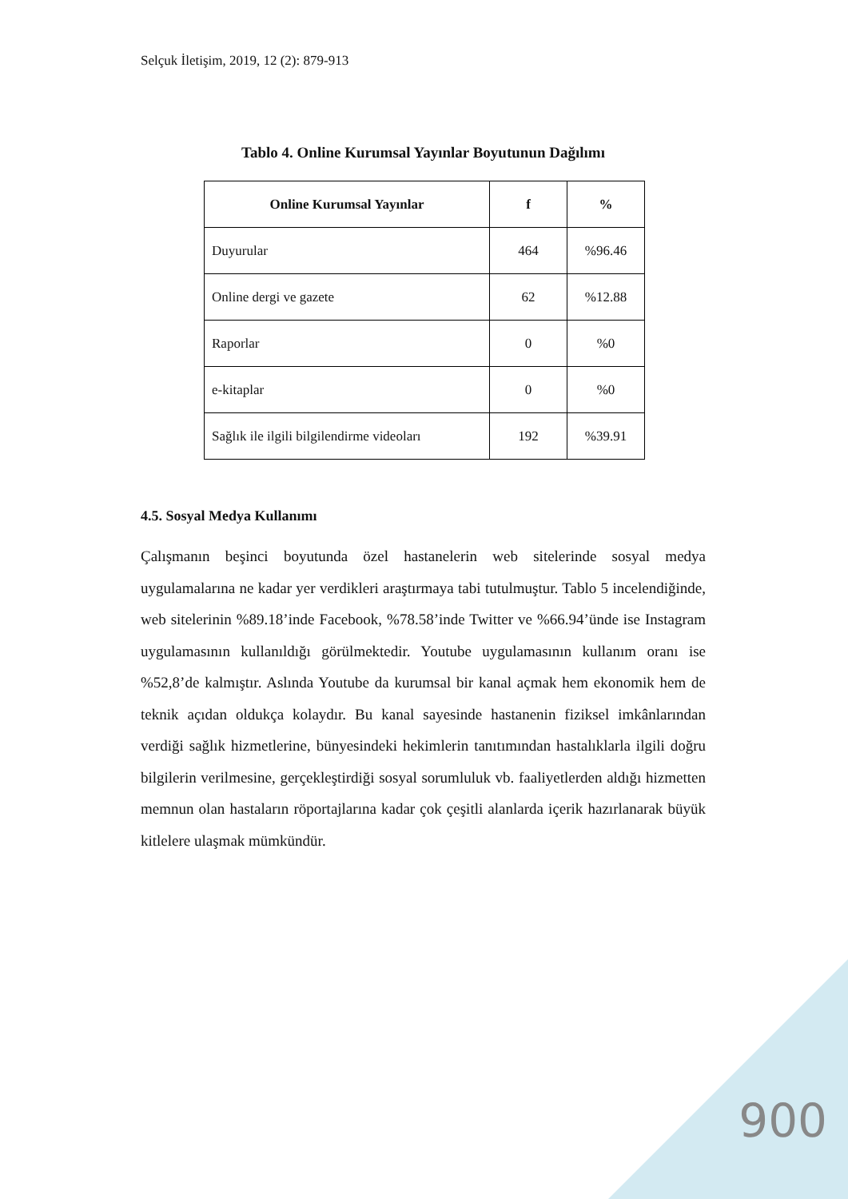Selçuk İletişim, 2019, 12 (2): 879-913
Tablo 4. Online Kurumsal Yayınlar Boyutunun Dağılımı
| Online Kurumsal Yayınlar | f | % |
| --- | --- | --- |
| Duyurular | 464 | %96.46 |
| Online dergi ve gazete | 62 | %12.88 |
| Raporlar | 0 | %0 |
| e-kitaplar | 0 | %0 |
| Sağlık ile ilgili bilgilendirme videoları | 192 | %39.91 |
4.5. Sosyal Medya Kullanımı
Çalışmanın beşinci boyutunda özel hastanelerin web sitelerinde sosyal medya uygulamalarına ne kadar yer verdikleri araştırmaya tabi tutulmuştur. Tablo 5 incelendiğinde, web sitelerinin %89.18’inde Facebook, %78.58’inde Twitter ve %66.94’ünde ise Instagram uygulamasının kullanıldığı görülmektedir. Youtube uygulamasının kullanım oranı ise %52,8’de kalmıştır. Aslında Youtube da kurumsal bir kanal açmak hem ekonomik hem de teknik açıdan oldukça kolaydır. Bu kanal sayesinde hastanenin fiziksel imkânlarından verdiği sağlık hizmetlerine, bünyesindeki hekimlerin tanıtımından hastalıklarla ilgili doğru bilgilerin verilmesine, gerçekleştirdiği sosyal sorumluluk vb. faaliyetlerden aldığı hizmetten memnun olan hastaların röportajlarına kadar çok çeşitli alanlarda içerik hazırlanarak büyük kitlelere ulaşmak mümkündür.
900